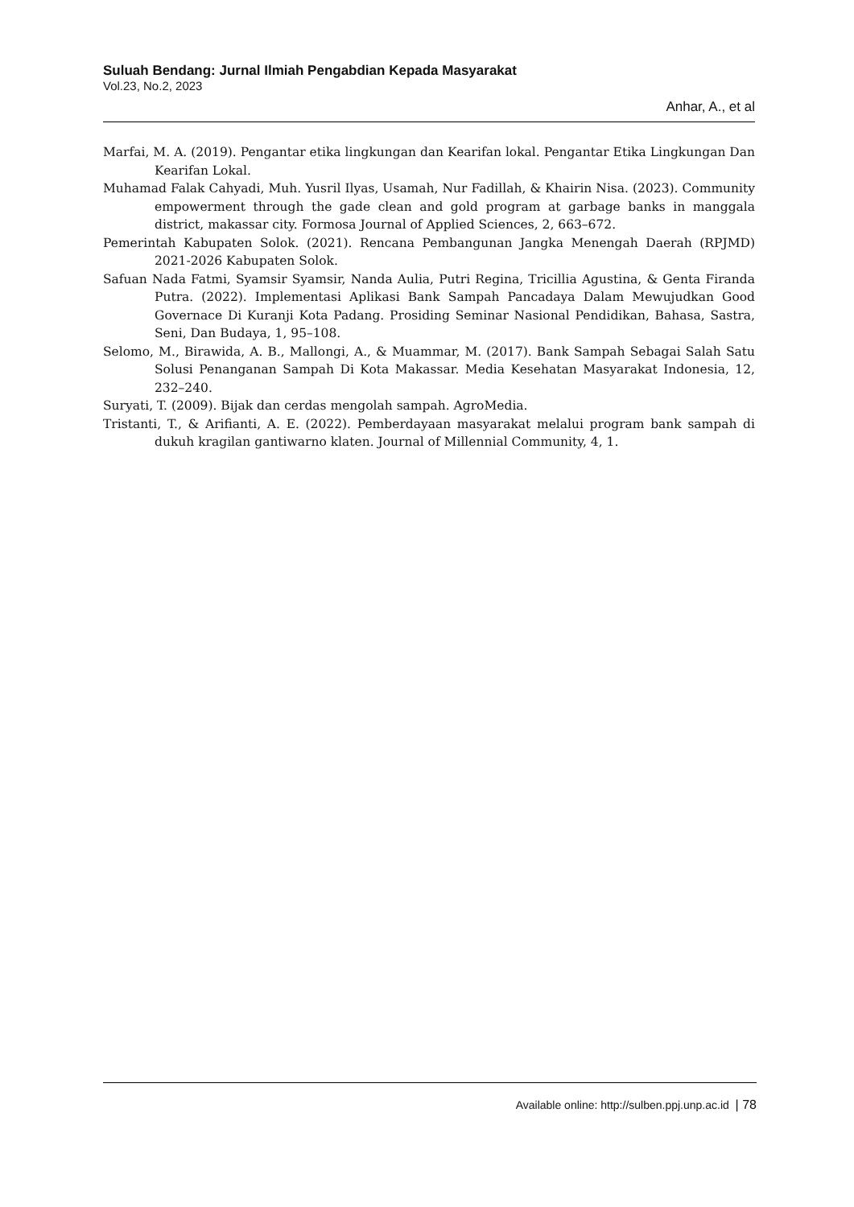Suluah Bendang: Jurnal Ilmiah Pengabdian Kepada Masyarakat
Vol.23, No.2, 2023
Anhar, A., et al
Marfai, M. A. (2019). Pengantar etika lingkungan dan Kearifan lokal. Pengantar Etika Lingkungan Dan Kearifan Lokal.
Muhamad Falak Cahyadi, Muh. Yusril Ilyas, Usamah, Nur Fadillah, & Khairin Nisa. (2023). Community empowerment through the gade clean and gold program at garbage banks in manggala district, makassar city. Formosa Journal of Applied Sciences, 2, 663–672.
Pemerintah Kabupaten Solok. (2021). Rencana Pembangunan Jangka Menengah Daerah (RPJMD) 2021-2026 Kabupaten Solok.
Safuan Nada Fatmi, Syamsir Syamsir, Nanda Aulia, Putri Regina, Tricillia Agustina, & Genta Firanda Putra. (2022). Implementasi Aplikasi Bank Sampah Pancadaya Dalam Mewujudkan Good Governace Di Kuranji Kota Padang. Prosiding Seminar Nasional Pendidikan, Bahasa, Sastra, Seni, Dan Budaya, 1, 95–108.
Selomo, M., Birawida, A. B., Mallongi, A., & Muammar, M. (2017). Bank Sampah Sebagai Salah Satu Solusi Penanganan Sampah Di Kota Makassar. Media Kesehatan Masyarakat Indonesia, 12, 232–240.
Suryati, T. (2009). Bijak dan cerdas mengolah sampah. AgroMedia.
Tristanti, T., & Arifianti, A. E. (2022). Pemberdayaan masyarakat melalui program bank sampah di dukuh kragilan gantiwarno klaten. Journal of Millennial Community, 4, 1.
Available online: http://sulben.ppj.unp.ac.id | 78